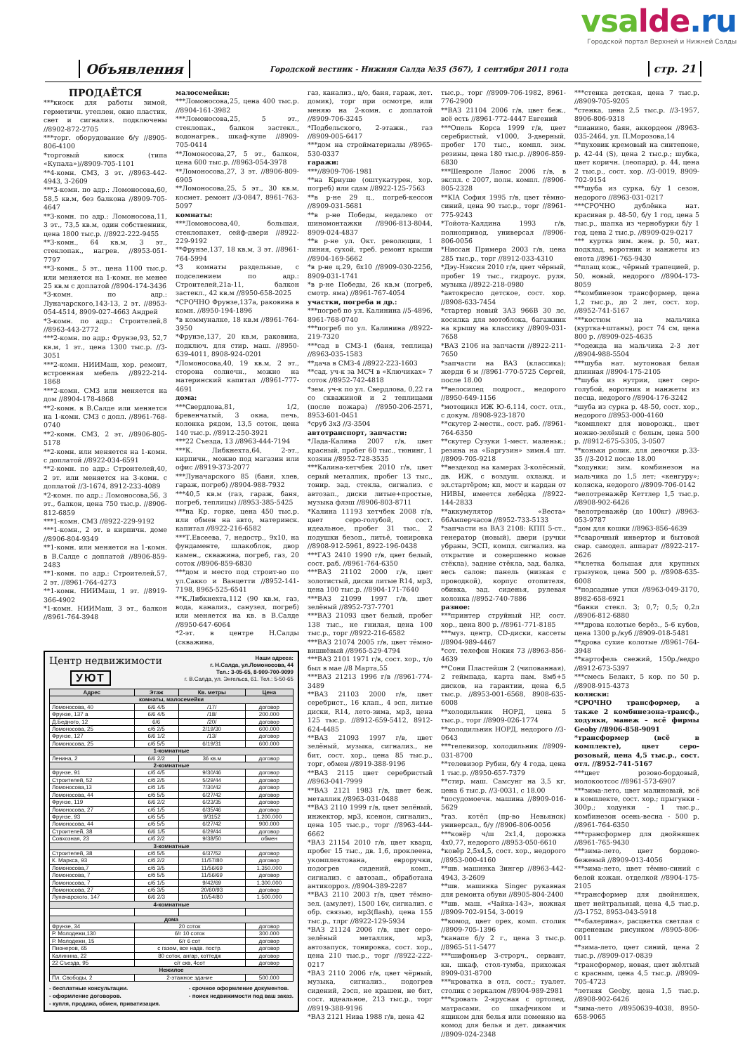vsalde.ru
Городской портал Верхней и Нижней Салды
Объявления Городской вестник - Нижняя Салда №35 (567), 1 сентября 2011 года стр. 21
ПРОДАЁТСЯ
***киоск для работы зимой, герметичн. утеплен, окно пластик, свет и сигнализ. подключены //8902-872-2705
***торг. оборудование б/у //8905-806-4100
*торговый киоск (типа «Купала»)//8909-705-1101
**4-комн. СМЗ, 3 эт. //8963-442-4943, 3-2609
***3-комн. по адр.: Ломоносова,60, 58,5 кв.м, без балкона //8909-705-4647
**3-комн. по адр.: Ломоносова,11, 3 эт., 73,5 кв.м, один собственник, цена 1800 тыс.р. //8922-222-9455
**3-комн., 64 кв.м, 3 эт., стеклопак., нагрев. //8953-051-7797
**3-комн., 5 эт., цена 1100 тыс.р. или меняется на 1-комн. не менее 25 кв.м с доплатой //8904-174-3436
*3-комн. по адр.: Луначарского,143-13, 2 эт. //8953-054-4514, 8909-027-4663 Андрей
*3-комн. по адр.: Строителей,8 //8963-443-2772
***2-комн. по адр.: Фрунзе,93, 52,7 кв.м, 1 эт., цена 1300 тыс.р. //3-3051
***2-комн. НИИМаш, хор. ремонт, встроенная мебель //8922-214-1868
***2-комн. СМЗ или меняется на дом //8904-178-4868
**2-комн. в В.Салде или меняется на 1-комн. СМЗ с допл. //8961-768-0740
**2-комн. СМЗ, 2 эт. //8906-805-5178
**2-комн. или меняется на 1-комн. с доплатой //8922-034-6591
**2-комн. по адр.: Строителей,40, 2 эт. или меняется на 3-комн. с доплатой //3-1674, 8912-233-4089
*2-комн. по адр.: Ломоносова,56, 3 эт., балкон, цена 750 тыс.р. //8906-812-6859
***1-комн. СМЗ //8922-229-9192
***1-комн., 2 эт. в кирпичн. доме //8906-804-9349
**1-комн. или меняется на 1-комн. в В.Салде с доплатой //8906-859-2483
**1-комн. по адр.: Строителей,57, 2 эт. //8961-764-4273
**1-комн. НИИМаш, 1 эт. //8919-366-4902
*1-комн. НИИМаш, 3 эт., балкон //8961-764-3948
малосемейки:
***Ломоносова,25, цена 400 тыс.р. //8904-161-3982
***Ломоносова,25, 5 эт., стеклопак., балкон застекл., водонагрев., шкаф-купе //8909-705-0414
**Ломоносова,27, 5 эт., балкон, цена 600 тыс.р. //8963-054-3978
**Ломоносова,27, 3 эт. //8906-809-6905
**Ломоносова,25, 5 эт., 30 кв.м, космет. ремонт //3-0847, 8961-763-5097
комнаты:
***Ломоносова,40, большая, стеклопакет, сейф-двери //8922-229-9192
**Фрунзе,137, 18 кв.м, 3 эт. //8961-764-5994
*3 комнаты раздельные, с подселением по адр.: Строителей,21а-11, балкон застекл., 42 кв.м //8950-658-2025
*СРОЧНО Фрунзе,137а, раковина в комн. //8950-194-1896
*в коммуналке, 18 кв.м //8961-764-3950
*Фрунзе,137, 20 кв.м, раковина, подключ. для стир. маш. //8950-639-4011, 8908-924-0201
*Ломоносова,40, 19 кв.м, 2 эт., сторона солнечн., можно на материнский капитал //8961-777-4691
дома:
***Свердлова,81, 1/2, бревенчатый, 3 окна, печь, колонка рядом, 13,5 соток, цена 140 тыс.р. //8912-250-3921
***22 Съезда, 13 //8963-444-7194
***К. Либкнехта,64, 2-эт., кирпичн., можно под магазин или офис //8919-373-2077
***Луначарского 85 (баня, хлев, гараж, погреб) //8904-988-7932
***40,5 кв.м (газ, гараж, баня, погреб, теплицы) //8953-385-5425
***на Кр. горке, цена 450 тыс.р. или обмен на авто, материнск. капитал //8922-216-6582
***Т.Евсеева, 7, недостр., 9х10, на фундаменте, шлакоблок, двор камен., скважина, погреб, газ, 20 соток //8906-859-6830
***дом и место под строит-во по ул.Сакко и Ванцетти //8952-141-7198, 8965-525-6541
**К.Либкнехта,112 (90 кв.м, газ, вода, канализ., санузел, погреб) или меняется на кв. в В.Салде //8950-647-6064
*2-эт. в центре Н.Салды (скважина,
Центр недвижимости
УЮТ
Наши адреса:
г. Н.Салда, ул.Ломоносова, 44
Тел.: 3-05-65, 8-909-700-9099
г. В.Салда, ул. Энгельса, 61. Тел.: 5-50-65
| Адрес | Этаж | Кв. метры | Цена |
| --- | --- | --- | --- |
| комнаты, малосемейки | | | |
| Ломоносова, 40 | 6/6 4/5 | /17/ | договор |
| Фрунзе, 137 а | 6/6 4/5 | /18/ | 200.000 |
| Д.Бедного, 12 | 6/6 | /20/ | договор |
| Ломоносова, 25 | с/б 2/5 | 2/19/30 | 600.000 |
| Фрунзе, 127 | 6/6 1/2 | /13/ | договор |
| Ломоносова, 25 | с/б 5/5 | 6/19/31 | 600.000 |
| 1-комнатные | | | |
| Ленина, 2 | 6/6 2/2 | 36 кв.м | договор |
| 2-комнатные | | | |
| Фрунзе, 91 | с/б 4/5 | 9/30/46 | договор |
| Строителей, 52 | с/б 2/5 | 5/29/44 | договор |
| Ломоносова,13 | с/б 1/5 | 7/30/42 | договор |
| Ломоносова, 44 | с/б 5/5 | 6/27/42 | договор |
| Фрунзе, 119 | 6/6 2/2 | 6/23/35 | договор |
| Ломоносова, 27 | с/б 1/5 | 6/35/46 | договор |
| Фрунзе, 93 | с/б 5/5 | 9/3152 | 1.200.000 |
| Ломоносова, 44 | с/б 5/5 | 6/27/42 | 900.000 |
| Строителей, 38 | 6/6 1/5 | 6/29/44 | договор |
| Совхозная, 23 | с/б 2/2 | 9/38/50 | обмен |
| 3-комнатные | | | |
| Строителей, 38 | с/б 5/5 | 6/37/52 | договор |
| К. Маркса, 93 | с/б 2/2 | 11/57/80 | договор |
| Ломоносова,7 | с/б 3/5 | 11/56/69 | 1.350.000 |
| Ломоносова, 7 | с/б 5/5 | 11/56/69 | договор |
| Ломоносова, 7 | с/б 1/5 | 9/42/69 | 1.300.000 |
| Ломоносова, 27 | с/б 3/5 | 20/60/93 | договор |
| Луначарского, 147 | 6/6 2/3 | 10/54/80 | 1.500.000 |
| 4-комнатные | | | |
| дома | | | |
| Фрунзе, 34 | 20 соток | | договор |
| Р. Молодежи,130 | 6/г 10 соток | | 300.000 |
| Р. Молодежи, 15 | 6/г 6 сот | | договор |
| Пионеров, 65 | с газом, все надв. постр. | | договор |
| Калинина, 22 | 80 соток, ангар, коттедж | | договор |
| 22 Съезда, 95 | с/г скв, 4сот | | договор |
| Нежилое | | | |
| Пл. Свободы, 2 | 2-этажное здание | | 500.000 |
- бесплатные консультации.
- оформление договоров.
- купля, продажа, обмен, приватизация.
- срочное оформление документов.
- поиск недвижимости под ваш заказ.
газ, канализ., ц/о, баня, гараж, лет. домик), торг при осмотре, или меняю на 2-комн. с доплатой //8909-706-3245
*Подбельского, 2-этажн., газ //8909-005-6417
***дом на стройматериалы //8965-530-0337
гаражи:
***//8909-706-1981
**на Криуше (оштукатурен, хор. погреб) или сдам //8922-125-7563
**в р-не 29 ц., погреб-кессон //8909-031-5681
**в р-не Победы, недалеко от шиномонтажки //8906-813-8044, 8909-024-4837
**в р-не ул. Окт. революции, 1 линия, сухой, треб. ремонт крыши //8904-169-5662
*в р-не ц.29, 6х10 //8909-030-2256, 8909-031-1741
*в р-не Победы, 26 кв.м (погреб, смотр. яма) //8961-767-4054
участки, погреба и др.:
***погреб по ул. Калинина //5-4896, 8961-768-0740
***погреб по ул. Калинина //8922-219-7320
***сад в СМЗ-1 (баня, теплица) //8963-035-1583
**дача в СМЗ-4 //8922-223-1603
**сад. уч-к за МСЧ в «Ключиках» 7 соток //8952-742-4818
*зем. уч-к по ул. Свердлова, 0,22 га со скважиной и 2 теплицами (после пожара) //8950-206-2571, 8953-601-0451
*сруб 3х3 //3-3504
автотранспорт, запчасти:
*Лада-Калина 2007 г/в, цвет красный, пробег 60 тыс., тюнинг, 1 хозяин //8952-728-3535
***Калина-хетчбек 2010 г/в, цвет серый металлик, пробег 13 тыс., тонир. зад. стекла, сигнализ. с автозап., диски литые+простые, музыка флэш //8906-803-8711
*Калина 11193 хетчбек 2008 г/в, цвет серо-голубой, сост. идеальное, пробег 31 тыс., 2 подушки безоп., литьё, тонировка //8908-912-5961, 8922-196-0438
***ГАЗ 2410 1990 г/в, цвет белый, сост. раб. //8961-764-6350
***ВАЗ 21102 2000 г/в, цвет золотистый, диски литые R14, мр3, цена 100 тыс.р. //8904-171-7640
***ВАЗ 21099 1997 г/в, цвет зелёный //8952-737-7701
***ВАЗ 21093 цвет белый, пробег 138 тыс., не гнилая, цена 100 тыс.р., торг //8922-216-6582
***ВАЗ 21074 2005 г/в, цвет тёмно-вишнёвый //8965-529-4794
***ВАЗ 2101 1971 г/в, сост. хор., т/о был в мае //8 Марта,55
***ВАЗ 21213 1996 г/в //8961-774-3489
**ВАЗ 21103 2000 г/в, цвет серебрист., 16 клап., 4 эсп, литые диски, R14, лето-зима, мр3, цена 125 тыс.р. //8912-659-5412, 8912-624-4485
**ВАЗ 21093 1997 г/в, цвет зелёный, музыка, сигнализ., не бит, сост. хор., цена 85 тыс.р., торг, обмен //8919-388-9196
**ВАЗ 2115 цвет серебристый //8963-041-7999
**ВАЗ 2121 1983 г/в, цвет беж. металлик //8963-031-0488
**ВАЗ 2110 1999 г/в, цвет зелёный, инжектор, мр3, ксенон, сигнализ., цена 105 тыс.р., торг //8963-444-6662
*ВАЗ 21154 2010 г/в, цвет кварц, пробег 15 тыс., дв. 1,6, проклеена, укомплектована, евроручки, подогрев сидений, комп., сигнализ. с автозап., обработана антикорроз. //8904-389-2287
**ВАЗ 2110 2003 г/в, цвет тёмно-зел. (амулет), 1500 16v, сигнализ. с обр. связью, мр3(flash), цена 155 тыс.р., тлрг //8922-129-5934
*ВАЗ 21124 2006 г/в, цвет серо-зелёный металлик, мр3, автозапуск, тонировка, сост. хор., цена 210 тыс.р., торг //8922-222-0217
*ВАЗ 2110 2006 г/в, цвет чёрный, музыка, сигнализ., подогрев сидений, 2эсп, не крашен, не бит, сост. идеальное, 213 тыс.р., торг //8919-388-9196
*ВАЗ 2121 Нива 1988 г/в, цена 42
тыс.р., торг //8909-706-1982, 8961-776-2900
**ВАЗ 21104 2006 г/в, цвет беж., всё есть //8961-772-4447 Евгений
***Опель Корса 1999 г/в, цвет серебристый, v1000, 3-дверный, пробег 170 тыс., компл. зим. резины, цена 180 тыс.р. //8906-859-6830
***Шевроле Ланос 2006 г/в, в экспл. с 2007, полн. компл. //8906-805-2328
**KIA София 1995 г/в, цвет тёмно-синий, цена 90 тыс.р., торг //8961-775-9243
*Тойота-Калдина 1993 г/в, полнопривод. универсал //8906-806-0056
*Ниссан Примера 2003 г/в, цена 285 тыс.р., торг //8912-033-4310
*Дэу-Нэксия 2010 г/в, цвет чёрный, пробег 19 тыс., гидроус. руля, музыка //8922-218-0980
*автокресло детское, сост. хор. //8908-633-7454
*стартер новый ЗАЗ 966В 30 лс, косилка для мотоблока, багажник на крышу на классику //8909-031-7658
*ВАЗ 2106 на запчасти //8922-211-7650
*запчасти на ВАЗ (классика); жерди 6 м //8961-770-5725 Сергей, после 18.00
**велосипед подрост., недорого //8950-649-1156
*мотоцикл ИЖ Ю-6.114, сост. отл., с докум. /8908-923-1870
**скутер 2-местн., сост. раб. //8961-764-6350
**скутер Сузуки 1-мест. маленьк.; резина на «Баргузин» зимн.4 шт. //8909-705-9218
**вездеход на камерах 3-колёсный, дв. ИЖ, с воздуш. охлажд. и эл.стартёром; кп, мост и кардан от НИВЫ, имеется лебёдка //8922-144-2833
**аккумулятор «Веста» 66Амперчасов //8952-733-5133
*запчасти на ВАЗ 2108: КПП 5-ст., генератор (новый), двери (ручки убраны, ЭСП, компл. сигнализ. на открытие и совершенно новые стёкла), задние стёкла, зад. балка, весь салон: панель (низкая с проводкой), корпус отопителя, обивка, зад. сиденья, рулевая колонка //8952-740-7886
разное:
***принтер струйный HP, сост. хор., цена 800 р. //8961-771-8185
***муз. центр, CD-диски, кассеты //8904-989-4467
*сот. телефон Нокия 73 //8963-856-4639
**Сони Пластейшн 2 (чипованная), 2 геймпада, карта пам. 8мб+5 дисков, на гарантии, цена 6,5 тыс.р. //8953-001-6568, 8908-635-6008
**холодильник НОРД, цена 5 тыс.р., торг //8909-026-1774
**холодильник НОРД, недорого //3-0643
***телевизор, холодильник //8909-031-8700
**телевизор Рубин, б/у 4 года, цена 1 тыс.р. //8950-657-7379
**стир. маш. Самсунг на 3,5 кг, цена 6 тыс.р. //3-0031, с 18.00
*посудомоечн. машина //8909-016-5629
*газ. котёл (пр-во Невьянск) универсал., б/у //8906-806-0056
***ковёр ч/ш 2х1,4, дорожка 4х0,77, недорого //8953-050-6610
*ковёр 2,5х4,5, сост. хор., недорого //8953-000-4160
**шв. машинка Зингер //8963-442-4943, 3-2609
**шв. машинка Singer рукавная для ремонта обуви //8905-804-2400
**шв. маш. «Чайка-143», ножная //8909-702-9154, 3-0019
**комод, цвет орех, комп. столик //8909-705-1396
*канапе б/у 2 г., цена 3 тыс.р. //8965-511-5477
***шифоньер 3-строрч., сервант, кн. шкаф, стол-тумба, прихожая 8909-031-8700
***кроватка в отл. сост.; туалет. столик с зеркалом //8904-989-2981
***кровать 2-ярусная с ортопед. матрасами, со шкафчиком и ящиком для белья или поменяю на комод для белья и дет. диванчик //8909-024-2348
***стенка детская, цена 7 тыс.р. //8909-705-9205
*стенка, цена 2,5 тыс.р. //3-1957, 8906-806-9318
*пианино, баян, аккордеон //8963-035-2464, ул. П.Морозова,14
**пуховик кремовый на синтепоне, р. 42-44 (S), цена 2 тыс.р.; шубка, цвет коричн. (леопард), р. 44, цена 2 тыс.р., сост. хор. //3-0019, 8909-702-9154
***шуба из сурка, б/у 1 сезон, недорого //8963-031-0217
***СРОЧНО дублёнка нат. красивая р. 48-50, б/у 1 год, цена 5 тыс.р., шапка из чернобурки б/у 1 год, цена 2 тыс.р. //8909-029-0217
*** куртка зим. жен. р. 50, нат. подклад, воротник и манжеты из енота //8961-765-9430
**плащ кож., чёрный трапецией, р. 50, новый, недорого //8904-173-8059
**комбинезон трансформер, цена 1,2 тыс.р., до 2 лет, сост. хор. //8952-741-5167
***костюм на мальчика (куртка+штаны), рост 74 см, цена 800 р. //8909-025-4635
**одежда на мальчика 2-3 лет //8904-988-5504
***шуба нат. мутоновая белая длинная //8904-175-2105
**шуба из нутрии, цвет серо-голубой, воротник и манжеты из песца, недорого //8904-176-3242
*шуба из сурка р. 48-50, сост. хор., недорого //8953-000-4160
*комплект для новорожд., цвет нежно-зелёный с белым, цена 500 р. //8912-675-5305, 3-0507
**коньки ролик. для девочки р.33-35 //3-2012 после 18.00
*ходунки; зим. комбинезон на мальчика до 1,5 лет; «кенгуру»; коляска, недорого //8909-706-0142
*велотренажёр Кеттлер 1,5 тыс.р. //8908-902-6426
*велотренажёр (до 100кг) //8963-053-9787
*дом для кошки //8963-856-4639
**сварочный инвертор и бытовой свар. самодел. аппарат //8922-217-2626
**клетка большая для крупных грызунов, цена 500 р. //8908-635-6008
**подсадные утки //8963-049-3170, 8982-658-6921
*банки стекл. 3; 0,7; 0,5; 0,2л //8906-812-6880
***дрова колотые берёз., 5-6 кубов, цена 1300 р./куб //8909-018-5481
**дрова сухие колотые //8961-764-3948
**картофель свежий, 150р./ведро //8912-673-5397
***смесь Белакт, 5 кор. по 50 р. //8908-915-4373
коляски:
*СРОЧНО трансформер, а также 2 комбинезона-трансф., ходунки, манеж – всё фирмы Geoby //8906-858-9091
*трансформер (всё в комплекте), цвет серо-розовый, цена 4,5 тыс.р., сост. отл. //8952-741-5167
***цвет розово-бордовый, молокоотсос //8961-573-6907
***зима-лето, цвет малиновый, всё в комплекте, сост. хор.; прыгунки - 300р.; ходунки - 1 тыс.р., комбинезон осень-весна - 500 р. //8961-764-6350
***трансформер для двойняшек //8961-765-9430
***зима-лето, цвет бордово-бежевый //8909-013-4056
***зима-лето, цвет тёмно-синий с белой кожан. отделкой //8904-175-2105
**трансформер для двойняшек, цвет нейтральный, цена 4,5 тыс.р. //3-1752, 8953-043-5918
**«балерина», расцветка светлая с сиреневым рисунком //8905-806-0011
**зима-лето, цвет синий, цена 2 тыс.р. //8909-017-0839
*трансформер, новая, цвет жёлтый с красным, цена 4,5 тыс.р. //8909-705-4723
*летняя Geoby, цена 1,5 тыс.р. //8908-902-6426
*зима-лето //8950639-4038, 8950-658-9065